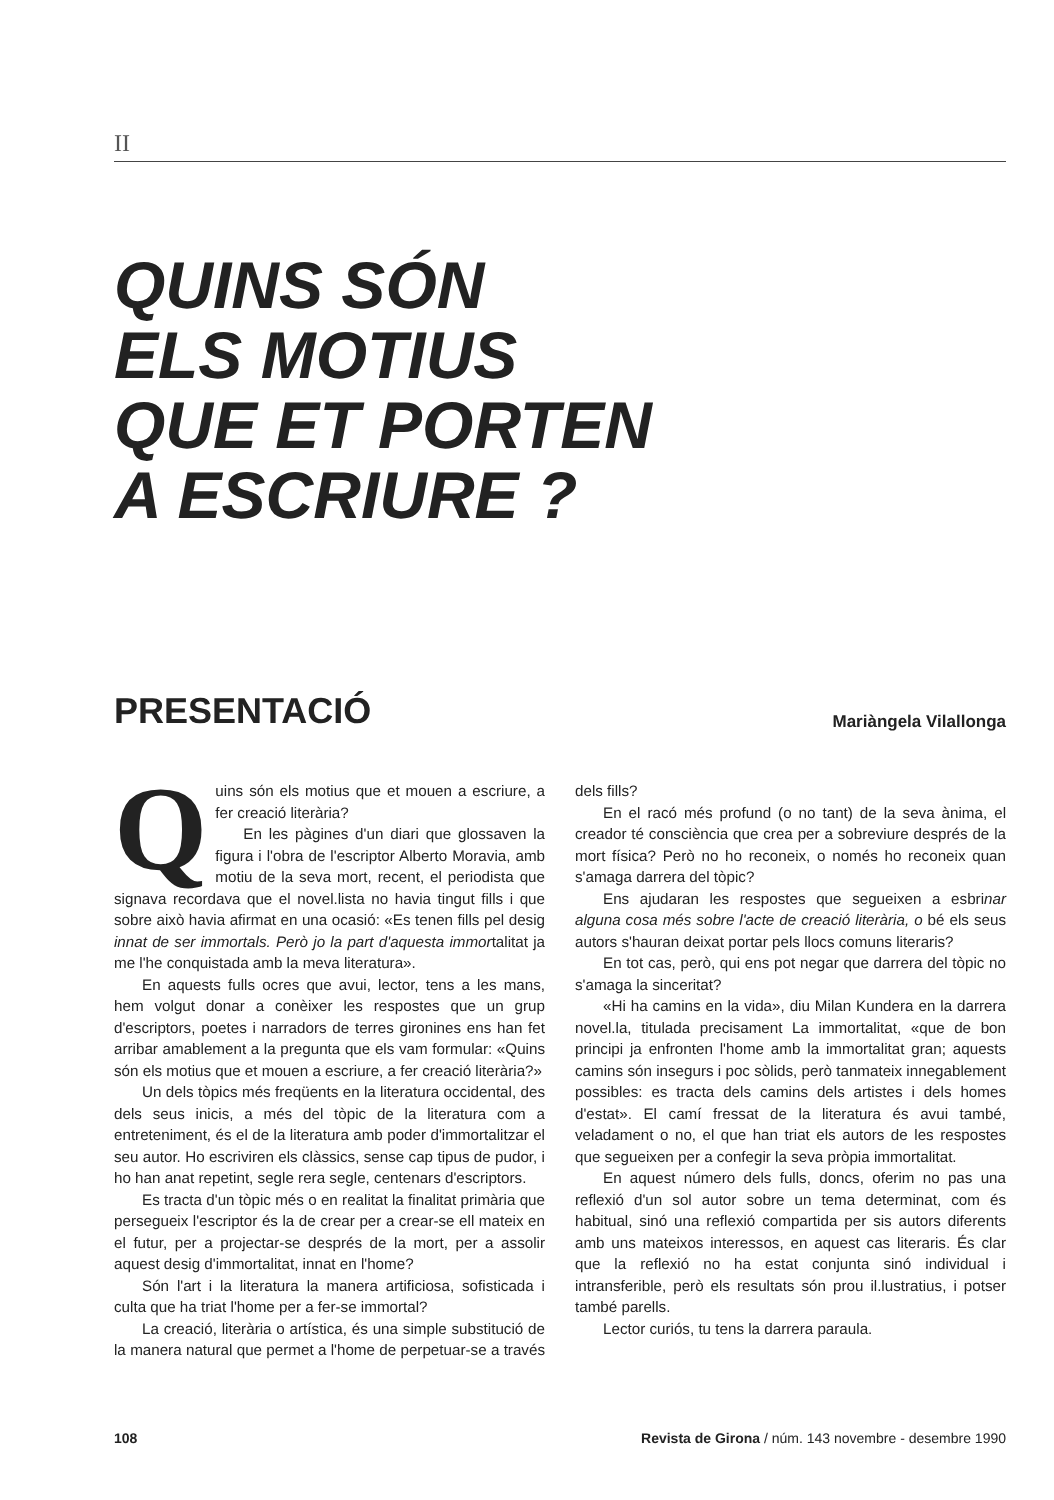II
QUINS SÓN
ELS MOTIUS
QUE ET PORTEN
A ESCRIURE ?
PRESENTACIÓ
Mariàngela Vilallonga
Quins són els motius que et mouen a escriure, a fer creació literària?
En les pàgines d'un diari que glossaven la figura i l'obra de l'escriptor Alberto Moravia, amb motiu de la seva mort, recent, el periodista que signava recordava que el novel.lista no havia tingut fills i que sobre això havia afirmat en una ocasió: «Es tenen fills pel desig innat de ser immortals. Però jo la part d'aquesta immortalitat ja me l'he conquistada amb la meva literatura».
En aquests fulls ocres que avui, lector, tens a les mans, hem volgut donar a conèixer les respostes que un grup d'escriptors, poetes i narradors de terres gironines ens han fet arribar amablement a la pregunta que els vam formular: «Quins són els motius que et mouen a escriure, a fer creació literària?»
Un dels tòpics més freqüents en la literatura occidental, des dels seus inicis, a més del tòpic de la literatura com a entreteniment, és el de la literatura amb poder d'immortalitzar el seu autor. Ho escriviren els clàssics, sense cap tipus de pudor, i ho han anat repetint, segle rera segle, centenars d'escriptors.
Es tracta d'un tòpic més o en realitat la finalitat primària que persegueix l'escriptor és la de crear per a crear-se ell mateix en el futur, per a projectar-se després de la mort, per a assolir aquest desig d'immortalitat, innat en l'home?
Són l'art i la literatura la manera artificiosa, sofisticada i culta que ha triat l'home per a fer-se immortal?
La creació, literària o artística, és una simple substitució de la manera natural que permet a l'home de perpetuar-se a través dels fills?
En el racó més profund (o no tant) de la seva ànima, el creador té consciència que crea per a sobreviure després de la mort física? Però no ho reconeix, o només ho reconeix quan s'amaga darrera del tòpic?
Ens ajudaran les respostes que segueixen a esbrinar alguna cosa més sobre l'acte de creació literària, o bé els seus autors s'hauran deixat portar pels llocs comuns literaris?
En tot cas, però, qui ens pot negar que darrera del tòpic no s'amaga la sinceritat?
«Hi ha camins en la vida», diu Milan Kundera en la darrera novel.la, titulada precisament La immortalitat, «que de bon principi ja enfronten l'home amb la immortalitat gran; aquests camins són insegurs i poc sòlids, però tanmateix innegablement possibles: es tracta dels camins dels artistes i dels homes d'estat». El camí fressat de la literatura és avui també, veladament o no, el que han triat els autors de les respostes que segueixen per a confegir la seva pròpia immortalitat.
En aquest número dels fulls, doncs, oferim no pas una reflexió d'un sol autor sobre un tema determinat, com és habitual, sinó una reflexió compartida per sis autors diferents amb uns mateixos interessos, en aquest cas literaris. És clar que la reflexió no ha estat conjunta sinó individual i intransferible, però els resultats són prou il.lustratius, i potser també parells.
Lector curiós, tu tens la darrera paraula.
108 Revista de Girona / núm. 143 novembre - desembre 1990